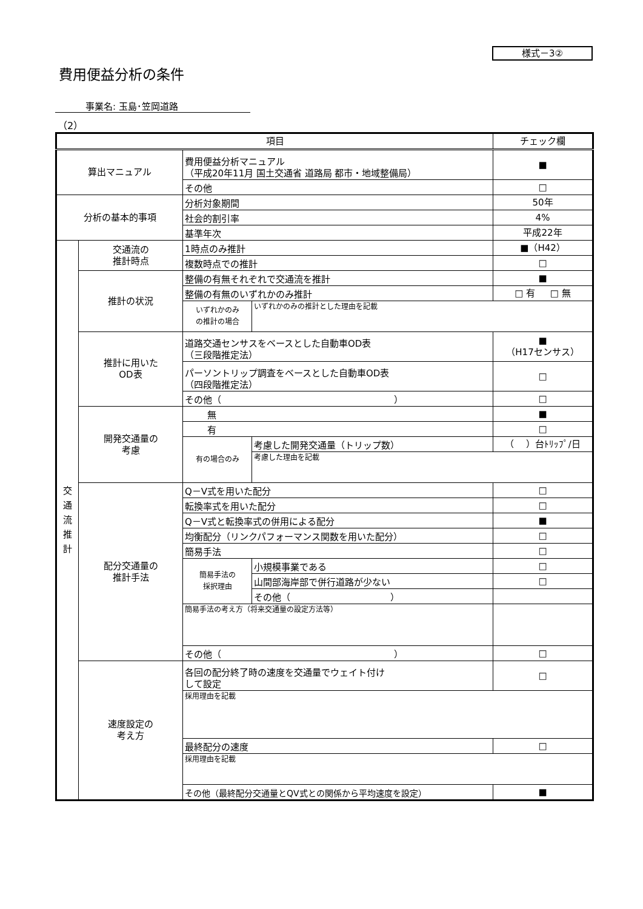様式－3②
費用便益分析の条件
事業名: 玉島･笠岡道路
（2）
| 項目 | | | | チェック欄 |
| 算出マニュアル | | 費用便益分析マニュアル （平成20年11月 国土交通省 道路局 都市・地域整備局） | | ■ |
| | | その他 | | □ |
| 分析の基本的事項 | | 分析対象期間 | | 50年 |
| | | 社会的割引率 | | 4% |
| | | 基準年次 | | 平成22年 |
| 交 通 流 推 計 | 交通流の 推計時点 | 1時点のみ推計 | | ■（H42） |
| | | 複数時点での推計 | | □ |
| | 推計の状況 | 整備の有無それぞれで交通流を推計 | | ■ |
| | | 整備の有無のいずれかのみ推計 | | □ 有 □ 無 |
| | | いずれかのみ の推計の場合 | いずれかのみの推計とした理由を記載 | |
| | 推計に用いた OD表 | 道路交通センサスをベースとした自動車OD表 （三段階推定法） | | ■ （H17センサス） |
| | | パーソントリップ調査をベースとした自動車OD表 （四段階推定法） | | □ |
| | | その他（ ） | | □ |
| | 開発交通量の 考慮 | 無 | | ■ |
| | | 有 | | □ |
| | | 有の場合のみ | 考慮した開発交通量（トリップ数） | （ ）台ﾄﾘｯﾌﾟ/日 |
| | | | 考慮した理由を記載 | |
| | 配分交通量の 推計手法 | Q－V式を用いた配分 | | □ |
| | | 転換率式を用いた配分 | | □ |
| | | Q－V式と転換率式の併用による配分 | | ■ |
| | | 均衡配分（リンクパフォーマンス関数を用いた配分） | | □ |
| | | 簡易手法 | | □ |
| | | 簡易手法の 採択理由 | 小規模事業である | □ |
| | | | 山間部海岸部で併行道路が少ない | □ |
| | | | その他（ ） | |
| | | 簡易手法の考え方（将来交通量の設定方法等） | | |
| | | その他（ ） | | □ |
| | 速度設定の 考え方 | 各回の配分終了時の速度を交通量でウェイト付け して設定 | | □ |
| | | 採用理由を記載 | | |
| | | 最終配分の速度 | | □ |
| | | 採用理由を記載 | | |
| | | その他（最終配分交通量とQV式との関係から平均速度を設定） | | ■ |